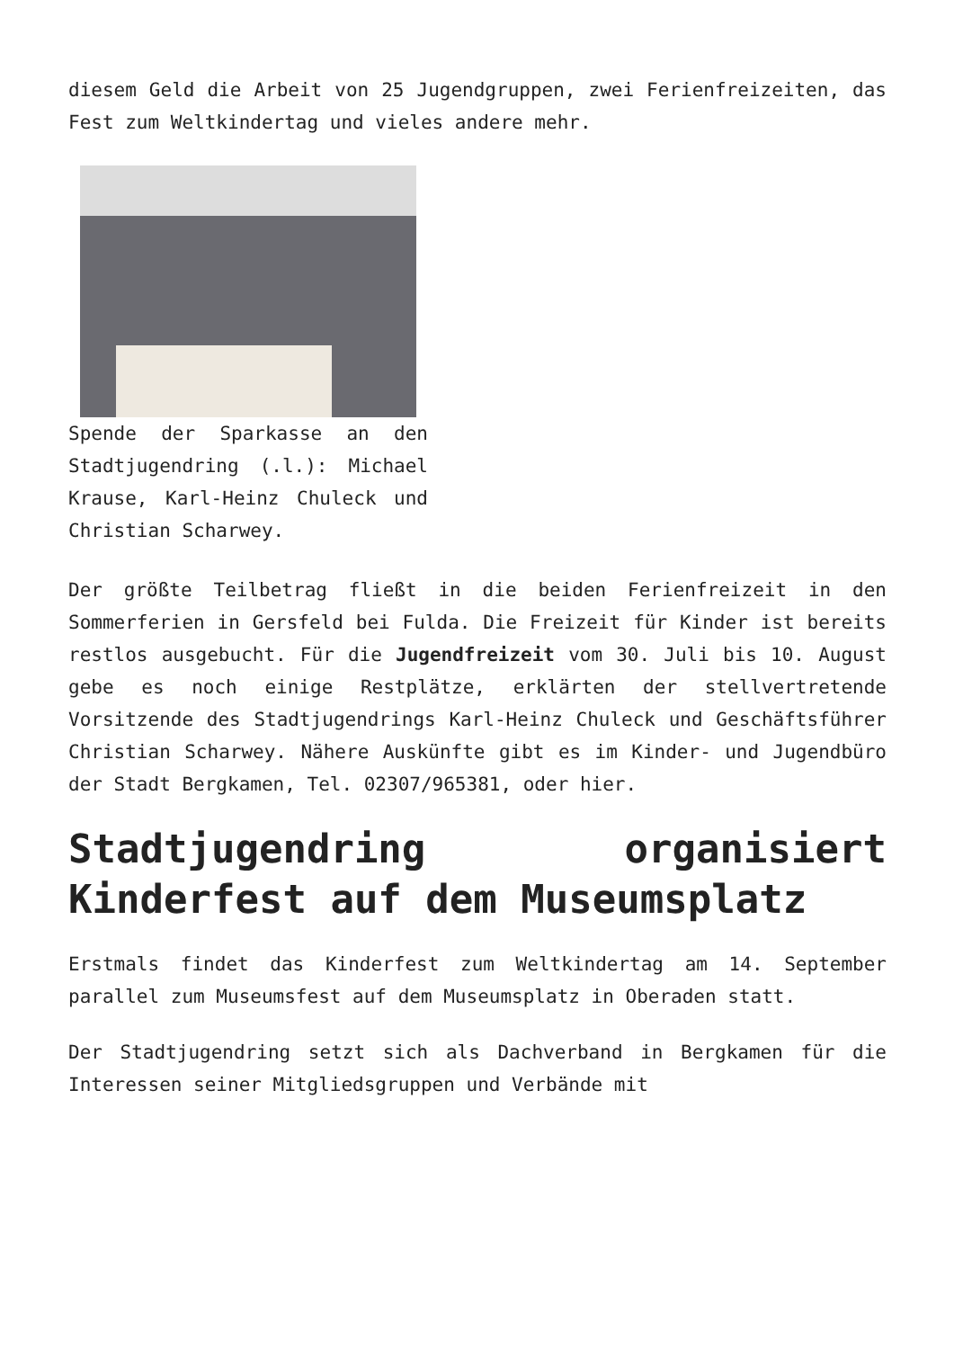diesem Geld die Arbeit von 25 Jugendgruppen, zwei Ferienfreizeiten, das Fest zum Weltkindertag und vieles andere mehr.
Spende der Sparkasse an den Stadtjugendring (.l.): Michael Krause, Karl-Heinz Chuleck und Christian Scharwey.
Der größte Teilbetrag fließt in die beiden Ferienfreizeit in den Sommerferien in Gersfeld bei Fulda. Die Freizeit für Kinder ist bereits restlos ausgebucht. Für die Jugendfreizeit vom 30. Juli bis 10. August gebe es noch einige Restplätze, erklärten der stellvertretende Vorsitzende des Stadtjugendrings Karl-Heinz Chuleck und Geschäftsführer Christian Scharwey. Nähere Auskünfte gibt es im Kinder- und Jugendbüro der Stadt Bergkamen, Tel. 02307/965381, oder hier.
Stadtjugendring organisiert Kinderfest auf dem Museumsplatz
Erstmals findet das Kinderfest zum Weltkindertag am 14. September parallel zum Museumsfest auf dem Museumsplatz in Oberaden statt.
Der Stadtjugendring setzt sich als Dachverband in Bergkamen für die Interessen seiner Mitgliedsgruppen und Verbände mit